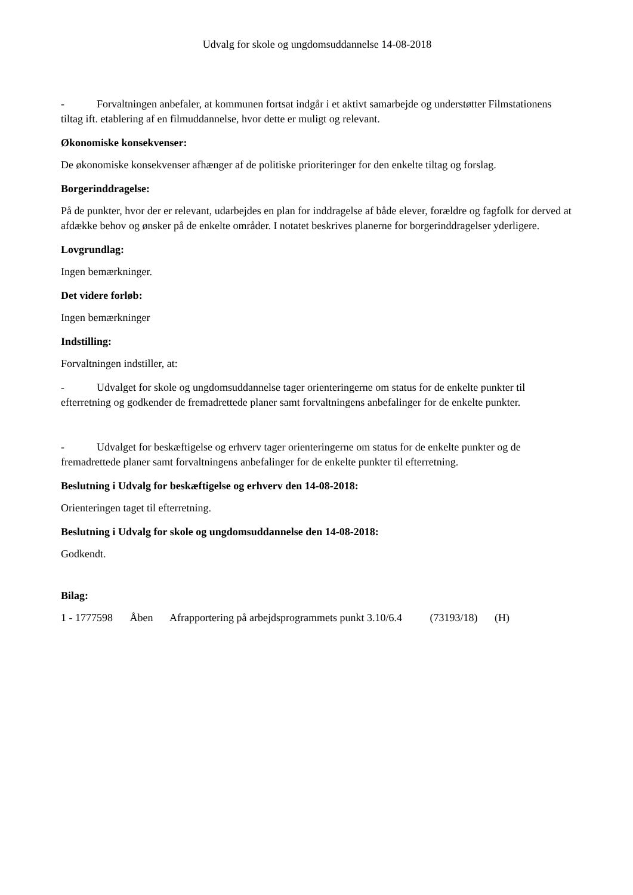Udvalg for skole og ungdomsuddannelse 14-08-2018
- Forvaltningen anbefaler, at kommunen fortsat indgår i et aktivt samarbejde og understøtter Filmstationens tiltag ift. etablering af en filmuddannelse, hvor dette er muligt og relevant.
Økonomiske konsekvenser:
De økonomiske konsekvenser afhænger af de politiske prioriteringer for den enkelte tiltag og forslag.
Borgerinddragelse:
På de punkter, hvor der er relevant, udarbejdes en plan for inddragelse af både elever, forældre og fagfolk for derved at afdække behov og ønsker på de enkelte områder. I notatet beskrives planerne for borgerinddragelser yderligere.
Lovgrundlag:
Ingen bemærkninger.
Det videre forløb:
Ingen bemærkninger
Indstilling:
Forvaltningen indstiller, at:
- Udvalget for skole og ungdomsuddannelse tager orienteringerne om status for de enkelte punkter til efterretning og godkender de fremadrettede planer samt forvaltningens anbefalinger for de enkelte punkter.
- Udvalget for beskæftigelse og erhverv tager orienteringerne om status for de enkelte punkter og de fremadrettede planer samt forvaltningens anbefalinger for de enkelte punkter til efterretning.
Beslutning i Udvalg for beskæftigelse og erhverv den 14-08-2018:
Orienteringen taget til efterretning.
Beslutning i Udvalg for skole og ungdomsuddannelse den 14-08-2018:
Godkendt.
Bilag:
1 - 1777598 Åben Afrapportering på arbejdsprogrammets punkt 3.10/6.4 (73193/18) (H)